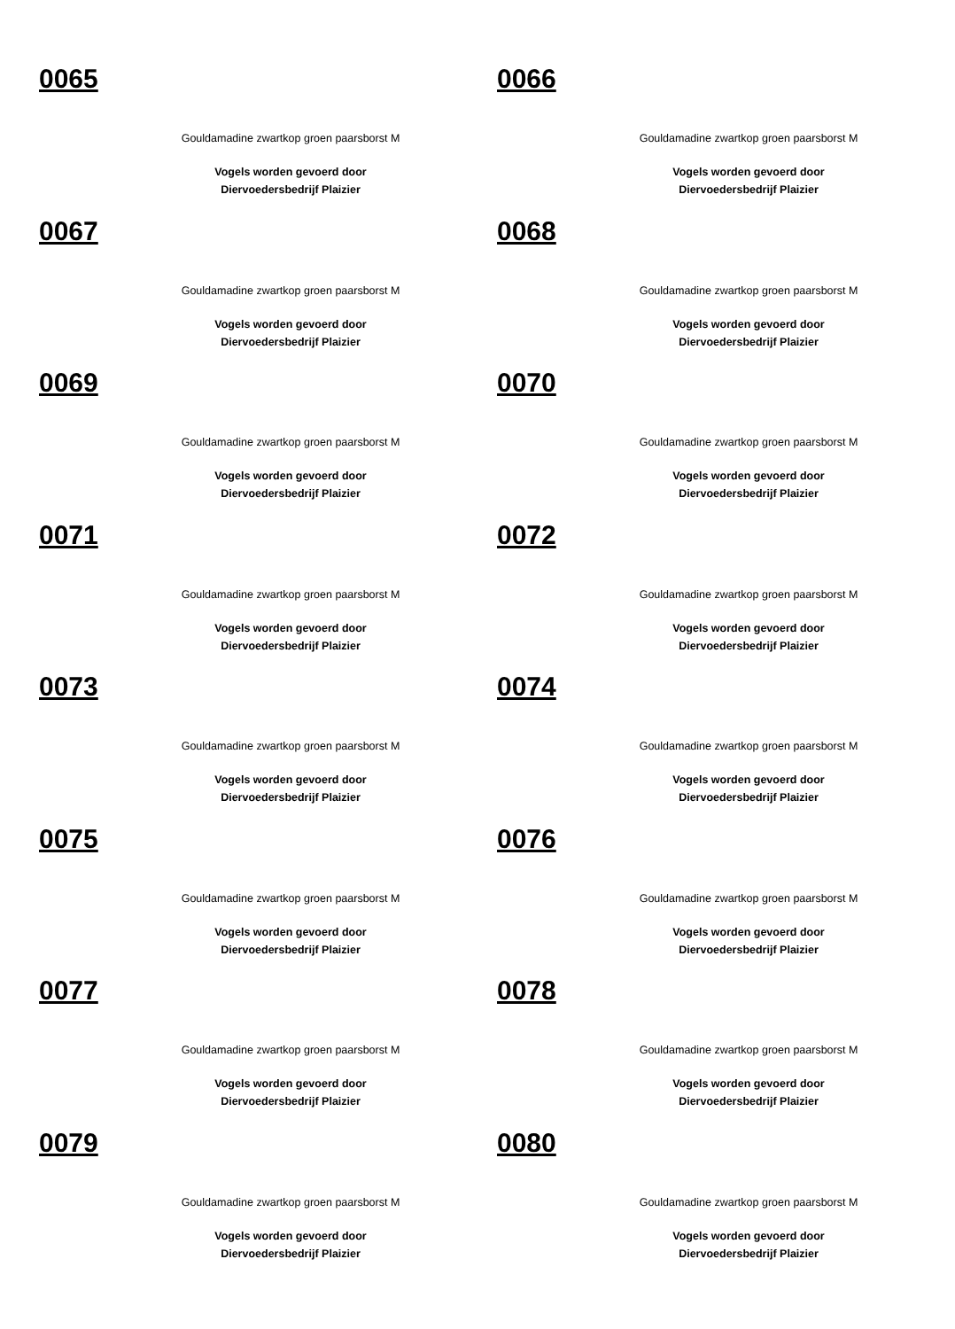0065
Gouldamadine zwartkop groen paarsborst M
Vogels worden gevoerd door
Diervoedersbedrijf Plaizier
0066
Gouldamadine zwartkop groen paarsborst M
Vogels worden gevoerd door
Diervoedersbedrijf Plaizier
0067
Gouldamadine zwartkop groen paarsborst M
Vogels worden gevoerd door
Diervoedersbedrijf Plaizier
0068
Gouldamadine zwartkop groen paarsborst M
Vogels worden gevoerd door
Diervoedersbedrijf Plaizier
0069
Gouldamadine zwartkop groen paarsborst M
Vogels worden gevoerd door
Diervoedersbedrijf Plaizier
0070
Gouldamadine zwartkop groen paarsborst M
Vogels worden gevoerd door
Diervoedersbedrijf Plaizier
0071
Gouldamadine zwartkop groen paarsborst M
Vogels worden gevoerd door
Diervoedersbedrijf Plaizier
0072
Gouldamadine zwartkop groen paarsborst M
Vogels worden gevoerd door
Diervoedersbedrijf Plaizier
0073
Gouldamadine zwartkop groen paarsborst M
Vogels worden gevoerd door
Diervoedersbedrijf Plaizier
0074
Gouldamadine zwartkop groen paarsborst M
Vogels worden gevoerd door
Diervoedersbedrijf Plaizier
0075
Gouldamadine zwartkop groen paarsborst M
Vogels worden gevoerd door
Diervoedersbedrijf Plaizier
0076
Gouldamadine zwartkop groen paarsborst M
Vogels worden gevoerd door
Diervoedersbedrijf Plaizier
0077
Gouldamadine zwartkop groen paarsborst M
Vogels worden gevoerd door
Diervoedersbedrijf Plaizier
0078
Gouldamadine zwartkop groen paarsborst M
Vogels worden gevoerd door
Diervoedersbedrijf Plaizier
0079
Gouldamadine zwartkop groen paarsborst M
Vogels worden gevoerd door
Diervoedersbedrijf Plaizier
0080
Gouldamadine zwartkop groen paarsborst M
Vogels worden gevoerd door
Diervoedersbedrijf Plaizier